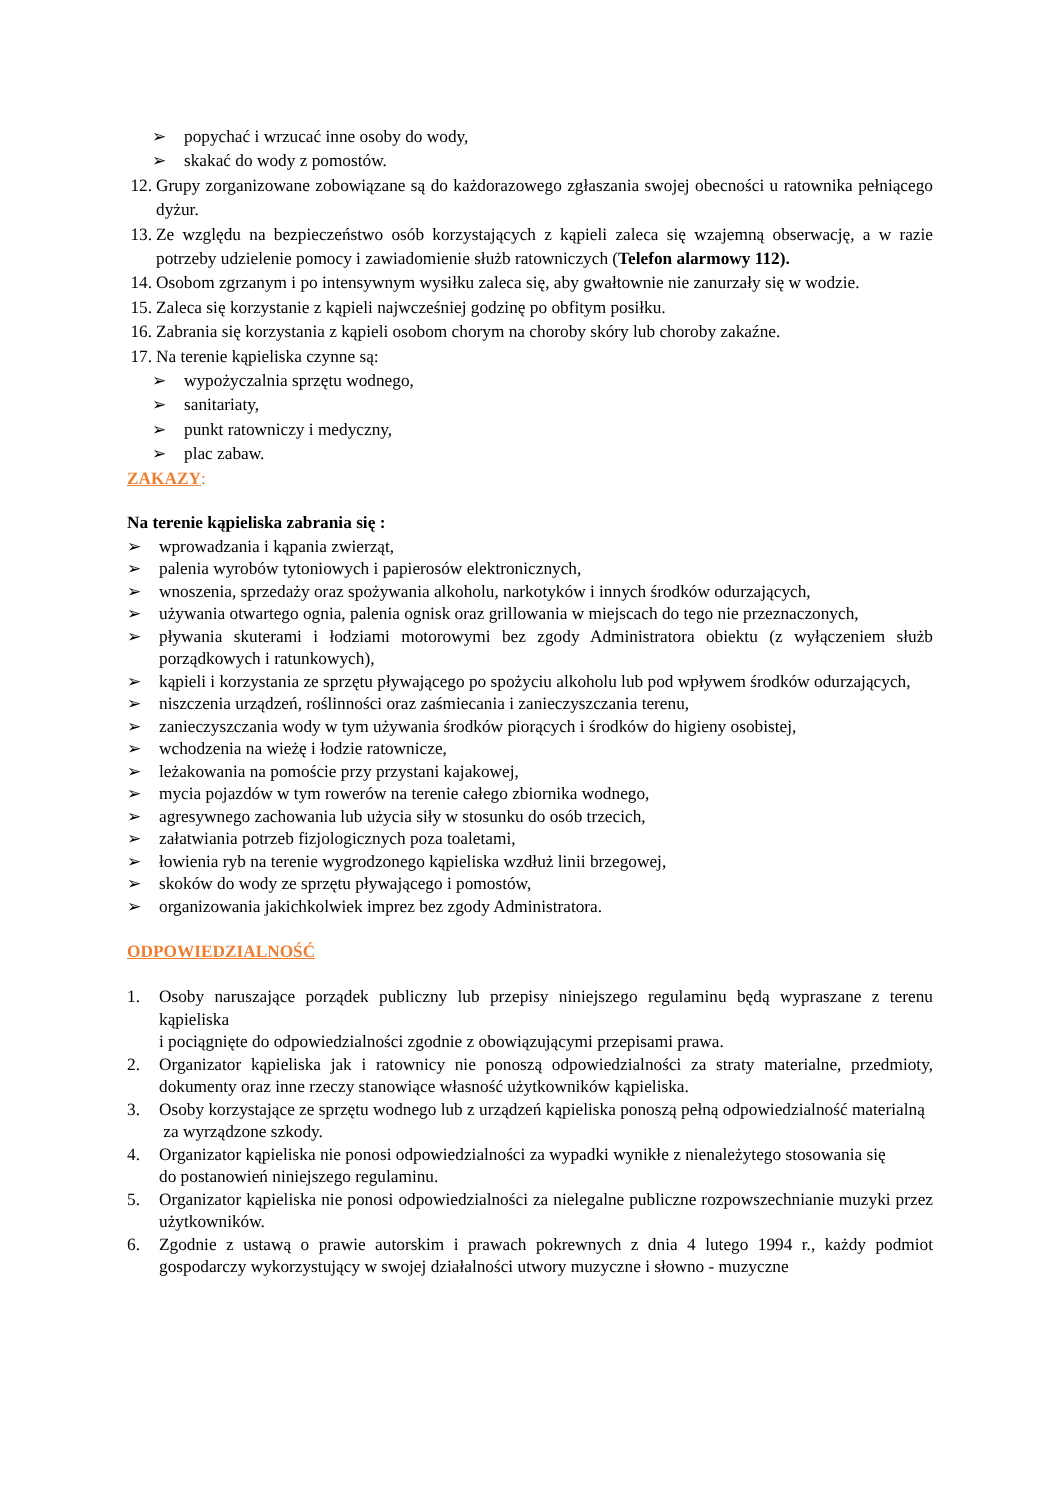➢ popychać i wrzucać inne osoby do wody,
➢ skakać do wody z pomostów.
12. Grupy zorganizowane zobowiązane są do każdorazowego zgłaszania swojej obecności u ratownika pełniącego dyżur.
13. Ze względu na bezpieczeństwo osób korzystających z kąpieli zaleca się wzajemną obserwację, a w razie potrzeby udzielenie pomocy i zawiadomienie służb ratowniczych (Telefon alarmowy 112).
14. Osobom zgrzanym i po intensywnym wysiłku zaleca się, aby gwałtownie nie zanurzały się w wodzie.
15. Zaleca się korzystanie z kąpieli najwcześniej godzinę po obfitym posiłku.
16. Zabrania się korzystania z kąpieli osobom chorym na choroby skóry lub choroby zakaźne.
17. Na terenie kąpieliska czynne są:
➢ wypożyczalnia sprzętu wodnego,
➢ sanitariaty,
➢ punkt ratowniczy i medyczny,
➢ plac zabaw.
ZAKAZY:
Na terenie kąpieliska zabrania się :
➢ wprowadzania i kąpania zwierząt,
➢ palenia wyrobów tytoniowych i papierosów elektronicznych,
➢ wnoszenia, sprzedaży oraz spożywania alkoholu, narkotyków i innych środków odurzających,
➢ używania otwartego ognia, palenia ognisk oraz grillowania w miejscach do tego nie przeznaczonych,
➢ pływania skuterami i łodziami motorowymi bez zgody Administratora obiektu (z wyłączeniem służb porządkowych i ratunkowych),
➢ kąpieli i korzystania ze sprzętu pływającego po spożyciu alkoholu lub pod wpływem środków odurzających,
➢ niszczenia urządzeń, roślinności oraz zaśmiecania i zanieczyszczania terenu,
➢ zanieczyszczania wody w tym używania środków piorących i środków do higieny osobistej,
➢ wchodzenia na wieżę i łodzie ratownicze,
➢ leżakowania na pomoście przy przystani kajakowej,
➢ mycia pojazdów w tym rowerów na terenie całego zbiornika wodnego,
➢ agresywnego zachowania lub użycia siły w stosunku do osób trzecich,
➢ załatwiania potrzeb fizjologicznych poza toaletami,
➢ łowienia ryb na terenie wygrodzonego kąpieliska wzdłuż linii brzegowej,
➢ skoków do wody ze sprzętu pływającego i pomostów,
➢ organizowania jakichkolwiek imprez bez zgody Administratora.
ODPOWIEDZIALNOŚĆ
1. Osoby naruszające porządek publiczny lub przepisy niniejszego regulaminu będą wypraszane z terenu kąpieliska
i pociągnięte do odpowiedzialności zgodnie z obowiązującymi przepisami prawa.
2. Organizator kąpieliska jak i ratownicy nie ponoszą odpowiedzialności za straty materialne, przedmioty, dokumenty oraz inne rzeczy stanowiące własność użytkowników kąpieliska.
3. Osoby korzystające ze sprzętu wodnego lub z urządzeń kąpieliska ponoszą pełną odpowiedzialność materialną
za wyrządzone szkody.
4. Organizator kąpieliska nie ponosi odpowiedzialności za wypadki wynikłe z nienależytego stosowania się
do postanowień niniejszego regulaminu.
5. Organizator kąpieliska nie ponosi odpowiedzialności za nielegalne publiczne rozpowszechnianie muzyki przez użytkowników.
6. Zgodnie z ustawą o prawie autorskim i prawach pokrewnych z dnia 4 lutego 1994 r., każdy podmiot gospodarczy wykorzystujący w swojej działalności utwory muzyczne i słowno - muzyczne